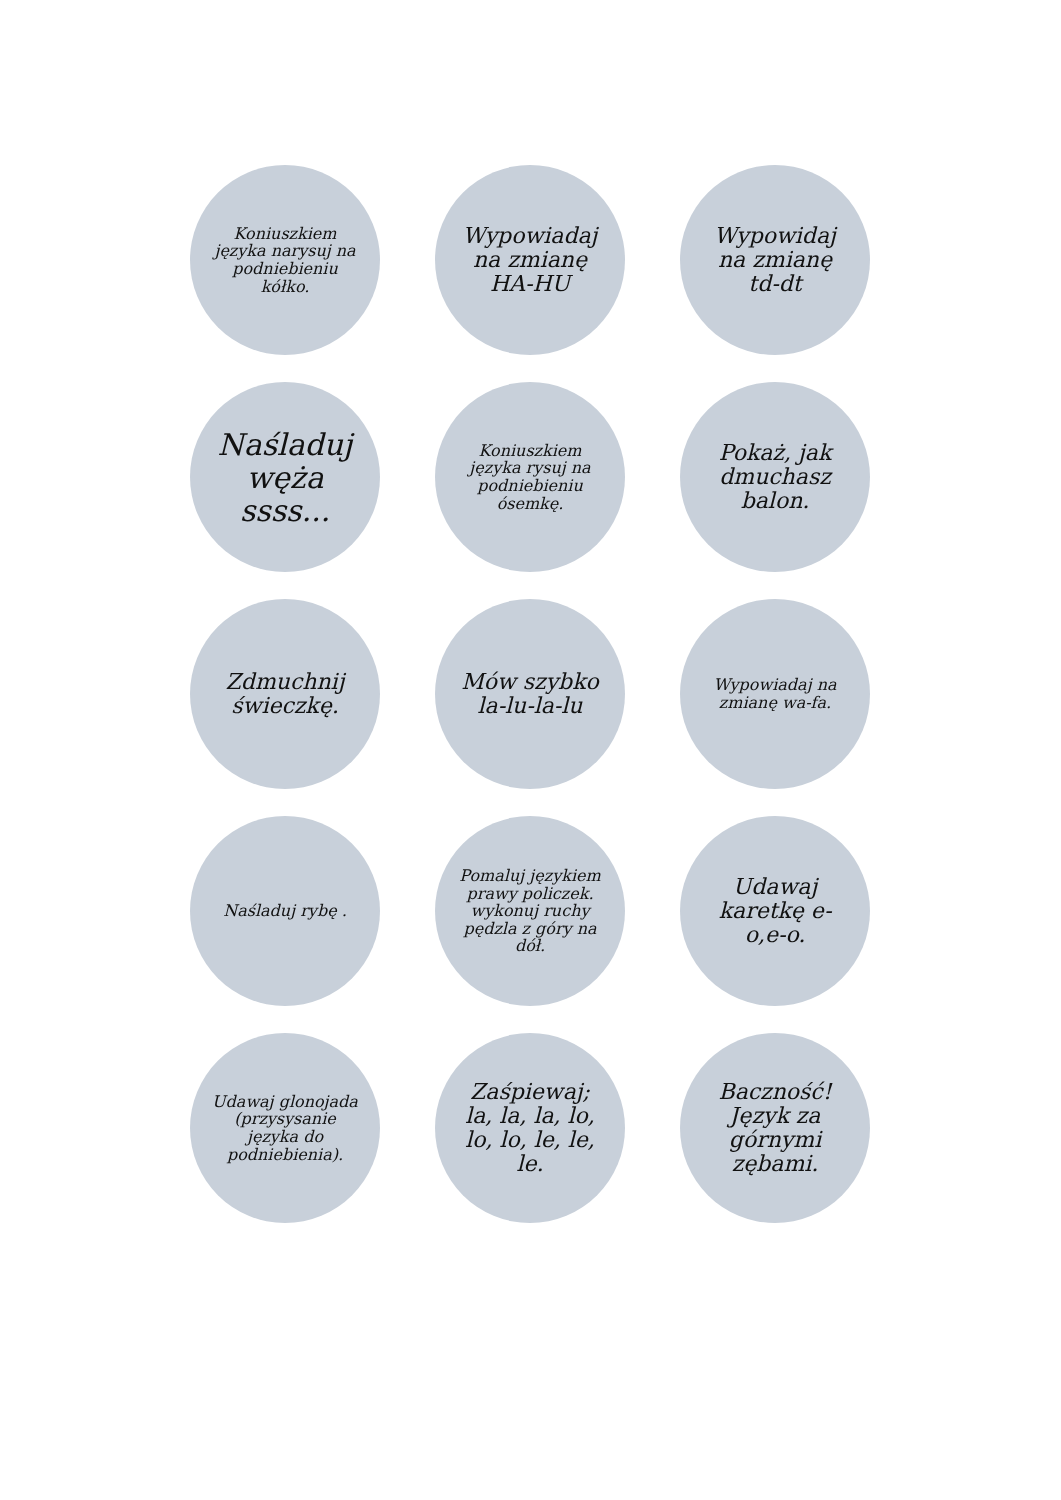Koniuszkiem języka narysuj na podniebieniu kółko.
Wypowiadaj na zmianę HA-HU
Wypowidaj na zmianę td-dt
Naśladuj węża ssss...
Koniuszkiem języka rysuj na podniebieniu ósemkę.
Pokaż, jak dmuchasz balon.
Zdmuchnij świeczkę.
Mów szybko la-lu-la-lu
Wypowiadaj na zmianę wa-fa.
Naśladuj rybę .
Pomaluj językiem prawy policzek. wykonuj ruchy pędzla z góry na dół.
Udawaj karetkę e-o,e-o.
Udawaj glonojada (przysysanie języka do podniebienia).
Zaśpiewaj; la, la, la, lo, lo, lo, le, le, le.
Baczność! Język za górnymi zębami.